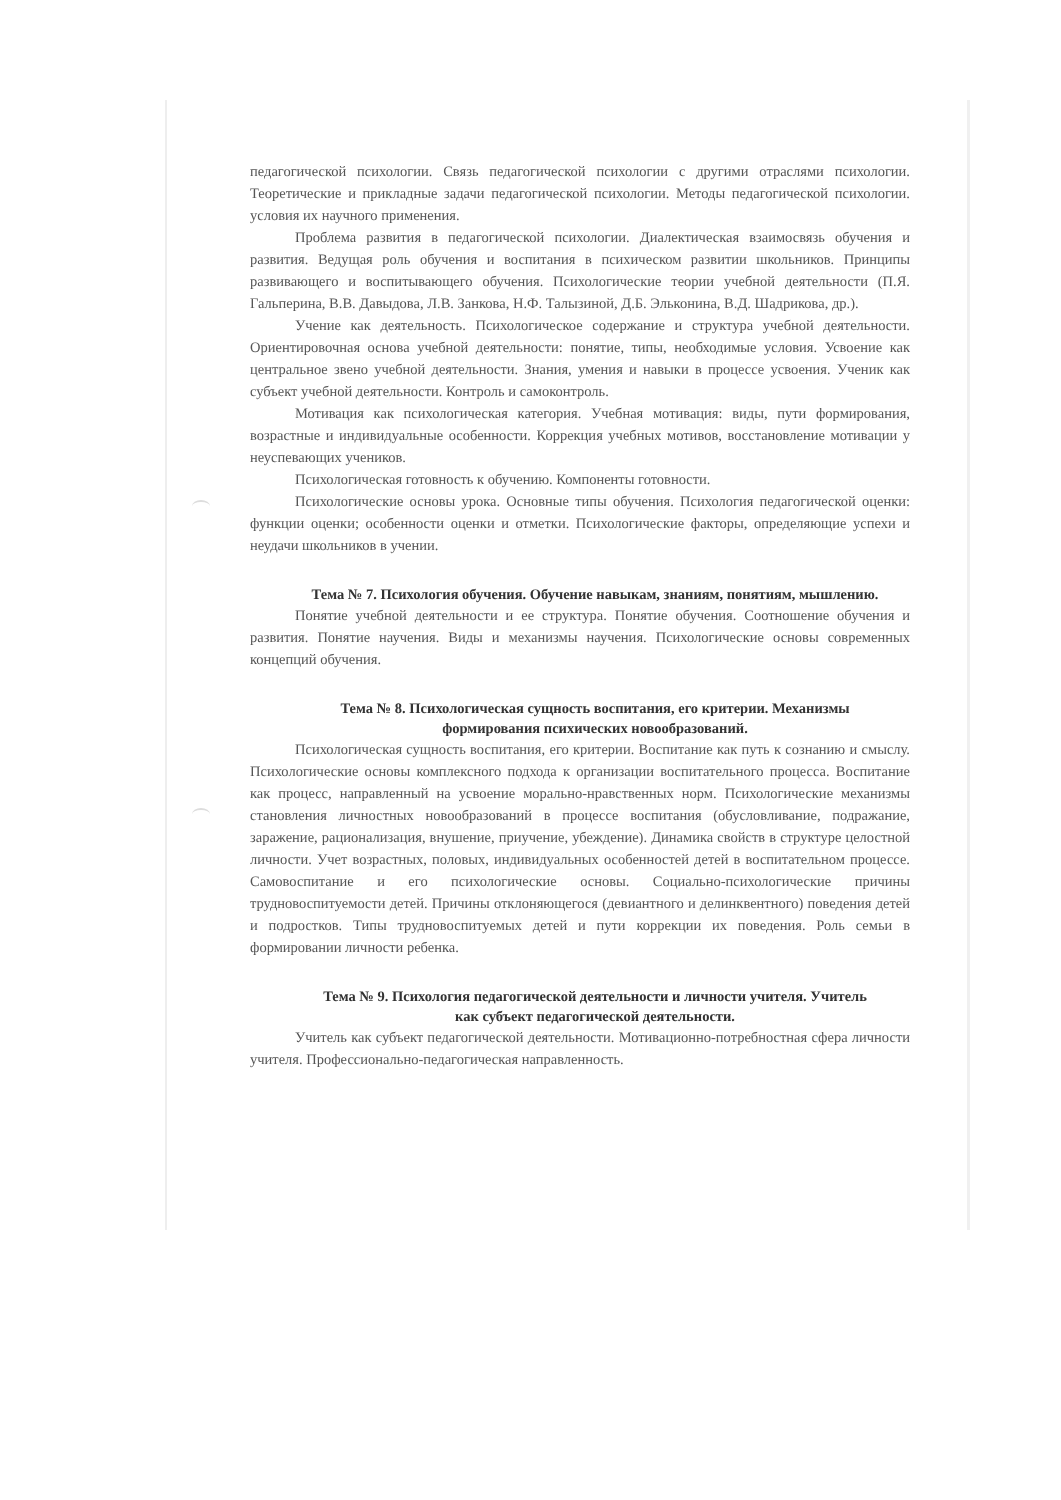педагогической психологии. Связь педагогической психологии с другими отраслями психологии. Теоретические и прикладные задачи педагогической психологии. Методы педагогической психологии. условия их научного применения.
Проблема развития в педагогической психологии. Диалектическая взаимосвязь обучения и развития. Ведущая роль обучения и воспитания в психическом развитии школьников. Принципы развивающего и воспитывающего обучения. Психологические теории учебной деятельности (П.Я. Гальперина, В.В. Давыдова, Л.В. Занкова, Н.Ф. Талызиной, Д.Б. Эльконина, В.Д. Шадрикова, др.).
Учение как деятельность. Психологическое содержание и структура учебной деятельности. Ориентировочная основа учебной деятельности: понятие, типы, необходимые условия. Усвоение как центральное звено учебной деятельности. Знания, умения и навыки в процессе усвоения. Ученик как субъект учебной деятельности. Контроль и самоконтроль.
Мотивация как психологическая категория. Учебная мотивация: виды, пути формирования, возрастные и индивидуальные особенности. Коррекция учебных мотивов, восстановление мотивации у неуспевающих учеников.
Психологическая готовность к обучению. Компоненты готовности.
Психологические основы урока. Основные типы обучения. Психология педагогической оценки: функции оценки; особенности оценки и отметки. Психологические факторы, определяющие успехи и неудачи школьников в учении.
Тема № 7. Психология обучения. Обучение навыкам, знаниям, понятиям, мышлению.
Понятие учебной деятельности и ее структура. Понятие обучения. Соотношение обучения и развития. Понятие научения. Виды и механизмы научения. Психологические основы современных концепций обучения.
Тема № 8. Психологическая сущность воспитания, его критерии. Механизмы формирования психических новообразований.
Психологическая сущность воспитания, его критерии. Воспитание как путь к сознанию и смыслу. Психологические основы комплексного подхода к организации воспитательного процесса. Воспитание как процесс, направленный на усвоение морально-нравственных норм. Психологические механизмы становления личностных новообразований в процессе воспитания (обусловливание, подражание, заражение, рационализация, внушение, приучение, убеждение). Динамика свойств в структуре целостной личности. Учет возрастных, половых, индивидуальных особенностей детей в воспитательном процессе. Самовоспитание и его психологические основы. Социально-психологические причины трудновоспитуемости детей. Причины отклоняющегося (девиантного и делинквентного) поведения детей и подростков. Типы трудновоспитуемых детей и пути коррекции их поведения. Роль семьи в формировании личности ребенка.
Тема № 9. Психология педагогической деятельности и личности учителя. Учитель как субъект педагогической деятельности.
Учитель как субъект педагогической деятельности. Мотивационно-потребностная сфера личности учителя. Профессионально-педагогическая направленность.